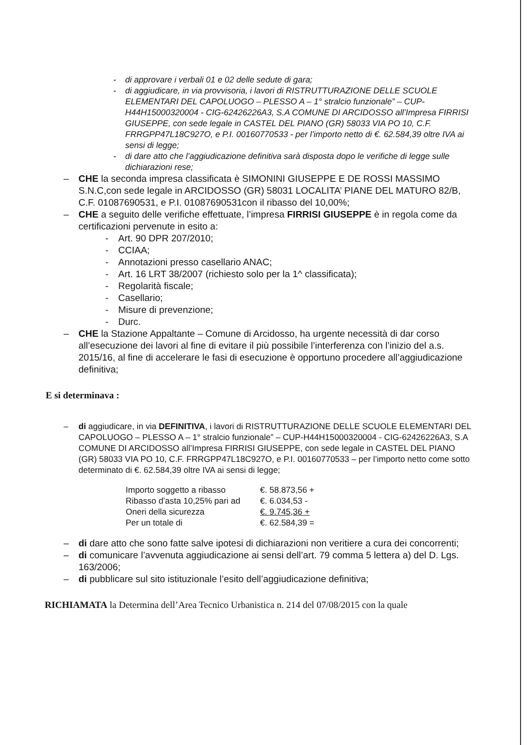- di approvare i verbali 01 e 02 delle sedute di gara;
- di aggiudicare, in via provvisoria, i lavori di RISTRUTTURAZIONE DELLE SCUOLE ELEMENTARI DEL CAPOLUOGO – PLESSO A – 1° stralcio funzionale” – CUP-H44H15000320004 - CIG-62426226A3, S.A COMUNE DI ARCIDOSSO all’Impresa FIRRISI GIUSEPPE, con sede legale in CASTEL DEL PIANO (GR) 58033 VIA PO 10, C.F. FRRGPP47L18C927O, e P.I. 00160770533 - per l’importo netto di €. 62.584,39 oltre IVA ai sensi di legge;
- di dare atto che l’aggiudicazione definitiva sarà disposta dopo le verifiche di legge sulle dichiarazioni rese;
– CHE la seconda impresa classificata è SIMONINI GIUSEPPE E DE ROSSI MASSIMO S.N.C,con sede legale in ARCIDOSSO (GR) 58031 LOCALITA’ PIANE DEL MATURO 82/B, C.F. 01087690531, e P.I. 01087690531con il ribasso del 10,00%;
– CHE a seguito delle verifiche effettuate, l’impresa FIRRISI GIUSEPPE è in regola come da certificazioni pervenute in esito a:
- Art. 90 DPR 207/2010;
- CCIAA;
- Annotazioni presso casellario ANAC;
- Art. 16 LRT 38/2007 (richiesto solo per la 1^ classificata);
- Regolarità fiscale;
- Casellario;
- Misure di prevenzione;
- Durc.
– CHE la Stazione Appaltante – Comune di Arcidosso, ha urgente necessità di dar corso all’esecuzione dei lavori al fine di evitare il più possibile l’interferenza con l’inizio del a.s. 2015/16, al fine di accelerare le fasi di esecuzione è opportuno procedere all’aggiudicazione definitiva;
E si determinava :
– di aggiudicare, in via DEFINITIVA, i lavori di RISTRUTTURAZIONE DELLE SCUOLE ELEMENTARI DEL CAPOLUOGO – PLESSO A – 1° stralcio funzionale” – CUP-H44H15000320004 - CIG-62426226A3, S.A COMUNE DI ARCIDOSSO all’Impresa FIRRISI GIUSEPPE, con sede legale in CASTEL DEL PIANO (GR) 58033 VIA PO 10, C.F. FRRGPP47L18C927O, e P.I. 00160770533 – per l’importo netto come sotto determinato di €. 62.584,39 oltre IVA ai sensi di legge;
| Importo soggetto a ribasso | €. 58.873,56 + |
| Ribasso d’asta 10,25% pari ad | €. 6.034,53 - |
| Oneri della sicurezza | €. 9.745,36 + |
| Per un totale di | €. 62.584,39 = |
– di dare atto che sono fatte salve ipotesi di dichiarazioni non veritiere a cura dei concorrenti;
– di comunicare l’avvenuta aggiudicazione ai sensi dell’art. 79 comma 5 lettera a) del D. Lgs. 163/2006;
– di pubblicare sul sito istituzionale l’esito dell’aggiudicazione definitiva;
RICHIAMATA la Determina dell’Area Tecnico Urbanistica n. 214 del 07/08/2015 con la quale